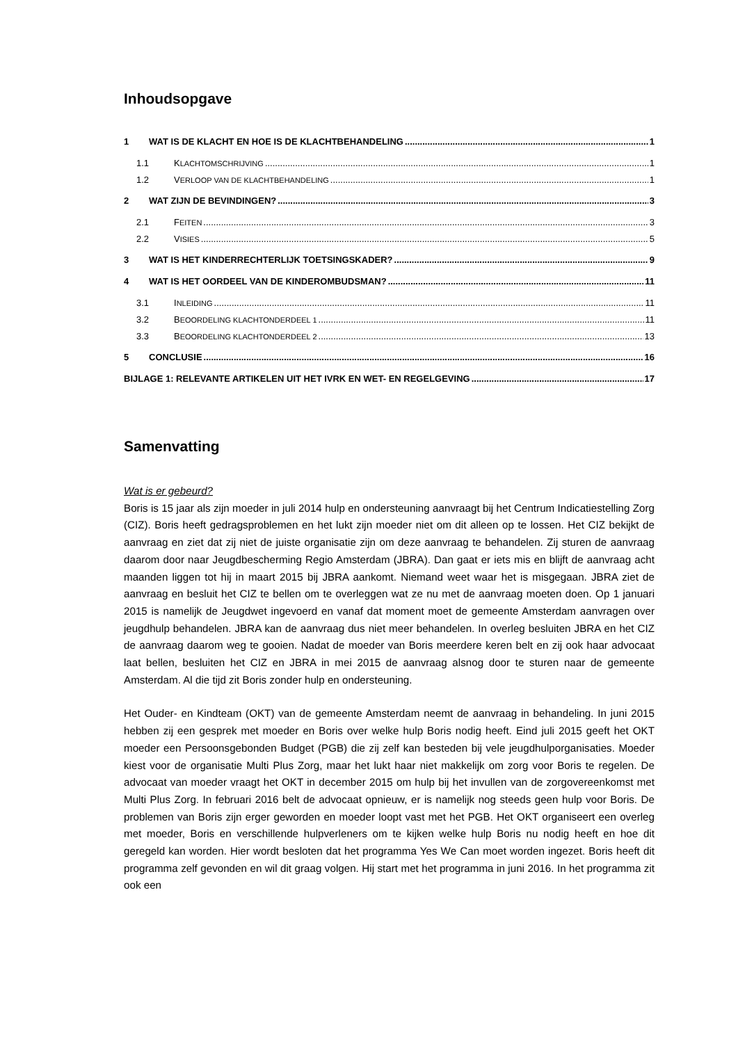Inhoudsopgave
1 WAT IS DE KLACHT EN HOE IS DE KLACHTBEHANDELING 1
1.1 KLACHTOMSCHRIJVING 1
1.2 VERLOOP VAN DE KLACHTBEHANDELING 1
2 WAT ZIJN DE BEVINDINGEN? 3
2.1 FEITEN 3
2.2 VISIES 5
3 WAT IS HET KINDERRECHTERLIJK TOETSINGSKADER? 9
4 WAT IS HET OORDEEL VAN DE KINDEROMBUDSMAN? 11
3.1 INLEIDING 11
3.2 BEOORDELING KLACHTONDERDEEL 1 11
3.3 BEOORDELING KLACHTONDERDEEL 2 13
5 CONCLUSIE 16
BIJLAGE 1: RELEVANTE ARTIKELEN UIT HET IVRK EN WET- EN REGELGEVING 17
Samenvatting
Wat is er gebeurd?
Boris is 15 jaar als zijn moeder in juli 2014 hulp en ondersteuning aanvraagt bij het Centrum Indicatiestelling Zorg (CIZ). Boris heeft gedragsproblemen en het lukt zijn moeder niet om dit alleen op te lossen. Het CIZ bekijkt de aanvraag en ziet dat zij niet de juiste organisatie zijn om deze aanvraag te behandelen. Zij sturen de aanvraag daarom door naar Jeugdbescherming Regio Amsterdam (JBRA). Dan gaat er iets mis en blijft de aanvraag acht maanden liggen tot hij in maart 2015 bij JBRA aankomt. Niemand weet waar het is misgegaan. JBRA ziet de aanvraag en besluit het CIZ te bellen om te overleggen wat ze nu met de aanvraag moeten doen. Op 1 januari 2015 is namelijk de Jeugdwet ingevoerd en vanaf dat moment moet de gemeente Amsterdam aanvragen over jeugdhulp behandelen. JBRA kan de aanvraag dus niet meer behandelen. In overleg besluiten JBRA en het CIZ de aanvraag daarom weg te gooien. Nadat de moeder van Boris meerdere keren belt en zij ook haar advocaat laat bellen, besluiten het CIZ en JBRA in mei 2015 de aanvraag alsnog door te sturen naar de gemeente Amsterdam. Al die tijd zit Boris zonder hulp en ondersteuning.
Het Ouder- en Kindteam (OKT) van de gemeente Amsterdam neemt de aanvraag in behandeling. In juni 2015 hebben zij een gesprek met moeder en Boris over welke hulp Boris nodig heeft. Eind juli 2015 geeft het OKT moeder een Persoonsgebonden Budget (PGB) die zij zelf kan besteden bij vele jeugdhulporganisaties. Moeder kiest voor de organisatie Multi Plus Zorg, maar het lukt haar niet makkelijk om zorg voor Boris te regelen. De advocaat van moeder vraagt het OKT in december 2015 om hulp bij het invullen van de zorgovereenkomst met Multi Plus Zorg. In februari 2016 belt de advocaat opnieuw, er is namelijk nog steeds geen hulp voor Boris. De problemen van Boris zijn erger geworden en moeder loopt vast met het PGB. Het OKT organiseert een overleg met moeder, Boris en verschillende hulpverleners om te kijken welke hulp Boris nu nodig heeft en hoe dit geregeld kan worden. Hier wordt besloten dat het programma Yes We Can moet worden ingezet. Boris heeft dit programma zelf gevonden en wil dit graag volgen. Hij start met het programma in juni 2016. In het programma zit ook een